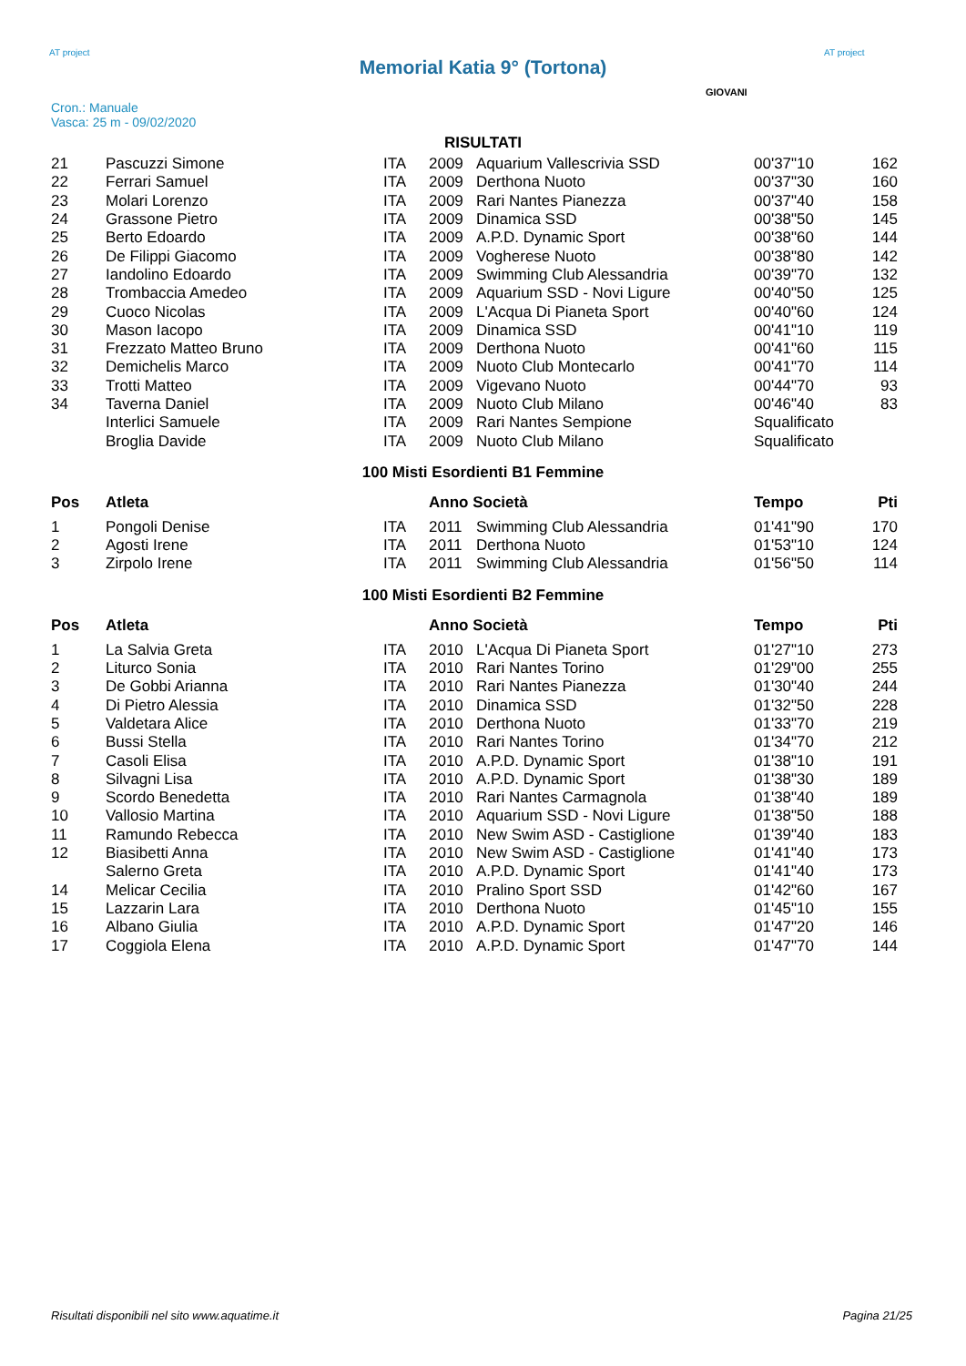AT project
Memorial Katia 9° (Tortona)
AT project
Cron.: Manuale
Vasca: 25 m - 09/02/2020
GIOVANI
RISULTATI
| 21 | Pascuzzi Simone | ITA | 2009 | Aquarium Vallescrivia SSD | 00'37"10 | 162 |
| 22 | Ferrari Samuel | ITA | 2009 | Derthona Nuoto | 00'37"30 | 160 |
| 23 | Molari Lorenzo | ITA | 2009 | Rari Nantes Pianezza | 00'37"40 | 158 |
| 24 | Grassone Pietro | ITA | 2009 | Dinamica SSD | 00'38"50 | 145 |
| 25 | Berto Edoardo | ITA | 2009 | A.P.D. Dynamic Sport | 00'38"60 | 144 |
| 26 | De Filippi Giacomo | ITA | 2009 | Vogherese Nuoto | 00'38"80 | 142 |
| 27 | Iandolino Edoardo | ITA | 2009 | Swimming Club Alessandria | 00'39"70 | 132 |
| 28 | Trombaccia Amedeo | ITA | 2009 | Aquarium SSD - Novi Ligure | 00'40"50 | 125 |
| 29 | Cuoco Nicolas | ITA | 2009 | L'Acqua Di Pianeta Sport | 00'40"60 | 124 |
| 30 | Mason Iacopo | ITA | 2009 | Dinamica SSD | 00'41"10 | 119 |
| 31 | Frezzato Matteo Bruno | ITA | 2009 | Derthona Nuoto | 00'41"60 | 115 |
| 32 | Demichelis Marco | ITA | 2009 | Nuoto Club Montecarlo | 00'41"70 | 114 |
| 33 | Trotti Matteo | ITA | 2009 | Vigevano Nuoto | 00'44"70 | 93 |
| 34 | Taverna Daniel | ITA | 2009 | Nuoto Club Milano | 00'46"40 | 83 |
| | Interlici Samuele | ITA | 2009 | Rari Nantes Sempione | Squalificato | |
| | Broglia Davide | ITA | 2009 | Nuoto Club Milano | Squalificato | |
100 Misti Esordienti B1 Femmine
| Pos | Atleta | | Anno Società | | Tempo | Pti |
| --- | --- | --- | --- | --- | --- | --- |
| 1 | Pongoli Denise | ITA | 2011 | Swimming Club Alessandria | 01'41"90 | 170 |
| 2 | Agosti Irene | ITA | 2011 | Derthona Nuoto | 01'53"10 | 124 |
| 3 | Zirpolo Irene | ITA | 2011 | Swimming Club Alessandria | 01'56"50 | 114 |
100 Misti Esordienti B2 Femmine
| Pos | Atleta | | Anno Società | | Tempo | Pti |
| --- | --- | --- | --- | --- | --- | --- |
| 1 | La Salvia Greta | ITA | 2010 | L'Acqua Di Pianeta Sport | 01'27"10 | 273 |
| 2 | Liturco Sonia | ITA | 2010 | Rari Nantes Torino | 01'29"00 | 255 |
| 3 | De Gobbi Arianna | ITA | 2010 | Rari Nantes Pianezza | 01'30"40 | 244 |
| 4 | Di Pietro Alessia | ITA | 2010 | Dinamica SSD | 01'32"50 | 228 |
| 5 | Valdetara Alice | ITA | 2010 | Derthona Nuoto | 01'33"70 | 219 |
| 6 | Bussi Stella | ITA | 2010 | Rari Nantes Torino | 01'34"70 | 212 |
| 7 | Casoli Elisa | ITA | 2010 | A.P.D. Dynamic Sport | 01'38"10 | 191 |
| 8 | Silvagni Lisa | ITA | 2010 | A.P.D. Dynamic Sport | 01'38"30 | 189 |
| 9 | Scordo Benedetta | ITA | 2010 | Rari Nantes Carmagnola | 01'38"40 | 189 |
| 10 | Vallosio Martina | ITA | 2010 | Aquarium SSD - Novi Ligure | 01'38"50 | 188 |
| 11 | Ramundo Rebecca | ITA | 2010 | New Swim ASD - Castiglione | 01'39"40 | 183 |
| 12 | Biasibetti Anna | ITA | 2010 | New Swim ASD - Castiglione | 01'41"40 | 173 |
| | Salerno Greta | ITA | 2010 | A.P.D. Dynamic Sport | 01'41"40 | 173 |
| 14 | Melicar Cecilia | ITA | 2010 | Pralino Sport SSD | 01'42"60 | 167 |
| 15 | Lazzarin Lara | ITA | 2010 | Derthona Nuoto | 01'45"10 | 155 |
| 16 | Albano Giulia | ITA | 2010 | A.P.D. Dynamic Sport | 01'47"20 | 146 |
| 17 | Coggiola Elena | ITA | 2010 | A.P.D. Dynamic Sport | 01'47"70 | 144 |
Risultati disponibili nel sito www.aquatime.it Pagina 21/25